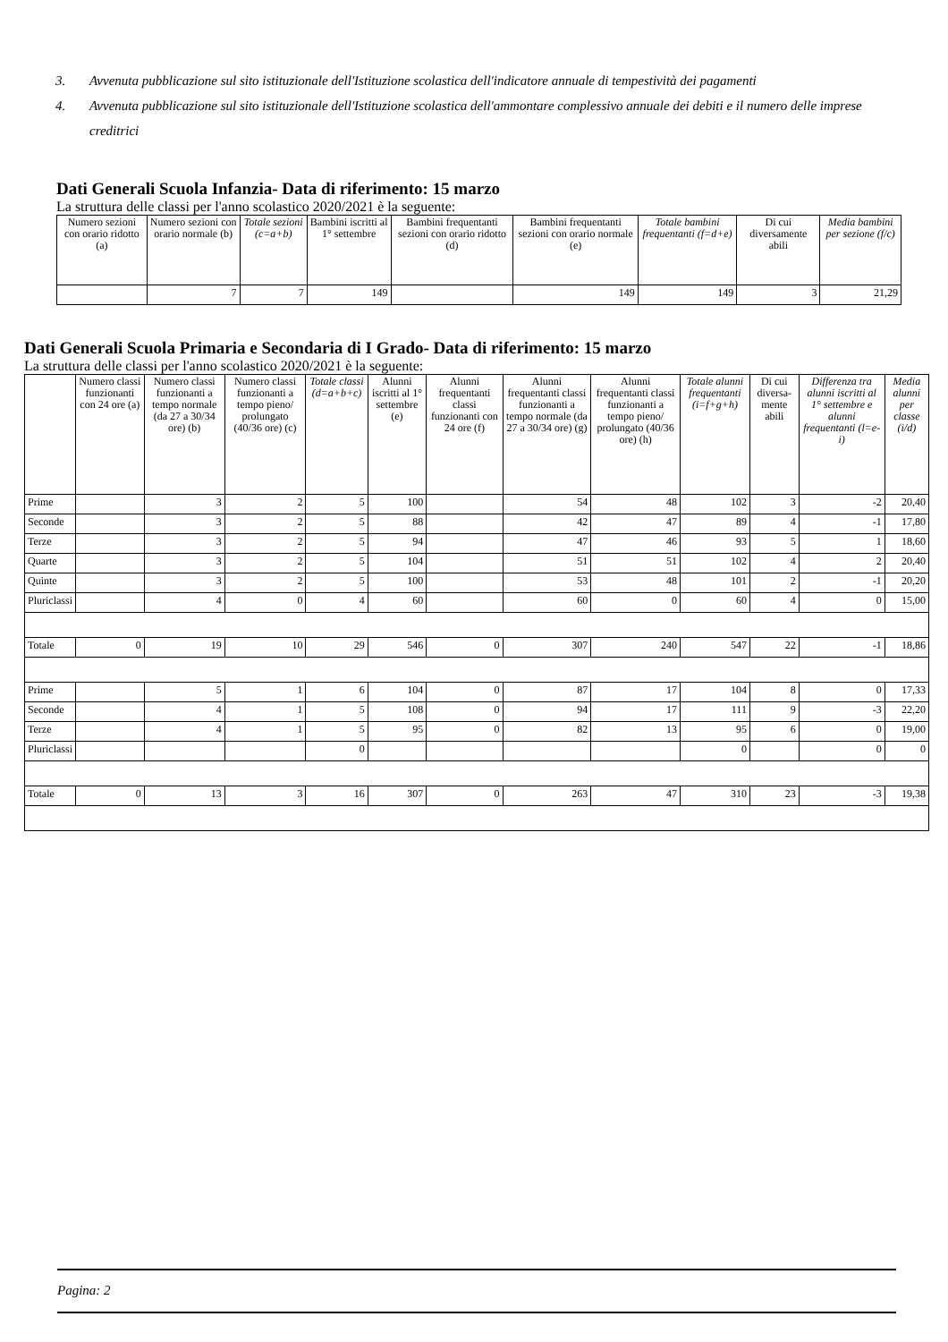3. Avvenuta pubblicazione sul sito istituzionale dell'Istituzione scolastica dell'indicatore annuale di tempestività dei pagamenti
4. Avvenuta pubblicazione sul sito istituzionale dell'Istituzione scolastica dell'ammontare complessivo annuale dei debiti e il numero delle imprese creditrici
Dati Generali Scuola Infanzia- Data di riferimento: 15 marzo
La struttura delle classi per l'anno scolastico 2020/2021 è la seguente:
| Numero sezioni con orario ridotto (a) | Numero sezioni con orario normale (b) | Totale sezioni (c=a+b) | Bambini iscritti al 1° settembre | Bambini frequentanti sezioni con orario ridotto (d) | Bambini frequentanti sezioni con orario normale (e) | Totale bambini frequentanti (f=d+e) | Di cui diversamente abili | Media bambini per sezione (f/c) |
| --- | --- | --- | --- | --- | --- | --- | --- | --- |
| | 7 | 7 | 149 | | 149 | 149 | 3 | 21,29 |
Dati Generali Scuola Primaria e Secondaria di I Grado- Data di riferimento: 15 marzo
La struttura delle classi per l'anno scolastico 2020/2021 è la seguente:
| | Numero classi funzionanti con 24 ore (a) | Numero classi funzionanti a tempo normale (da 27 a 30/34 ore) (b) | Numero classi funzionanti a tempo pieno/ prolungato (40/36 ore) (c) | Totale classi (d=a+b+c) | Alunni iscritti al 1° settembre (e) | Alunni frequentanti classi funzionanti con 24 ore (f) | Alunni frequentanti classi funzionanti a tempo normale (da 27 a 30/34 ore) (g) | Alunni frequentanti classi funzionanti a tempo pieno/ prolungato (40/36 ore) (h) | Totale alunni frequentanti (i=f+g+h) | Di cui diversa-mente abili | Differenza tra alunni iscritti al 1° settembre e alunni frequentanti (l=e-i) | Media alunni per classe (i/d) |
| --- | --- | --- | --- | --- | --- | --- | --- | --- | --- | --- | --- | --- |
| Prime | | 3 | 2 | 5 | 100 | | 54 | 48 | 102 | 3 | -2 | 20,40 |
| Seconde | | 3 | 2 | 5 | 88 | | 42 | 47 | 89 | 4 | -1 | 17,80 |
| Terze | | 3 | 2 | 5 | 94 | | 47 | 46 | 93 | 5 | 1 | 18,60 |
| Quarte | | 3 | 2 | 5 | 104 | | 51 | 51 | 102 | 4 | 2 | 20,40 |
| Quinte | | 3 | 2 | 5 | 100 | | 53 | 48 | 101 | 2 | -1 | 20,20 |
| Pluriclassi | | 4 | 0 | 4 | 60 | | 60 | 0 | 60 | 4 | 0 | 15,00 |
| Totale | 0 | 19 | 10 | 29 | 546 | 0 | 307 | 240 | 547 | 22 | -1 | 18,86 |
| Prime | | 5 | 1 | 6 | 104 | 0 | 87 | 17 | 104 | 8 | 0 | 17,33 |
| Seconde | | 4 | 1 | 5 | 108 | 0 | 94 | 17 | 111 | 9 | -3 | 22,20 |
| Terze | | 4 | 1 | 5 | 95 | 0 | 82 | 13 | 95 | 6 | 0 | 19,00 |
| Pluriclassi | | | | 0 | | | | | 0 | | 0 | 0 |
| Totale | 0 | 13 | 3 | 16 | 307 | 0 | 263 | 47 | 310 | 23 | -3 | 19,38 |
Pagina: 2